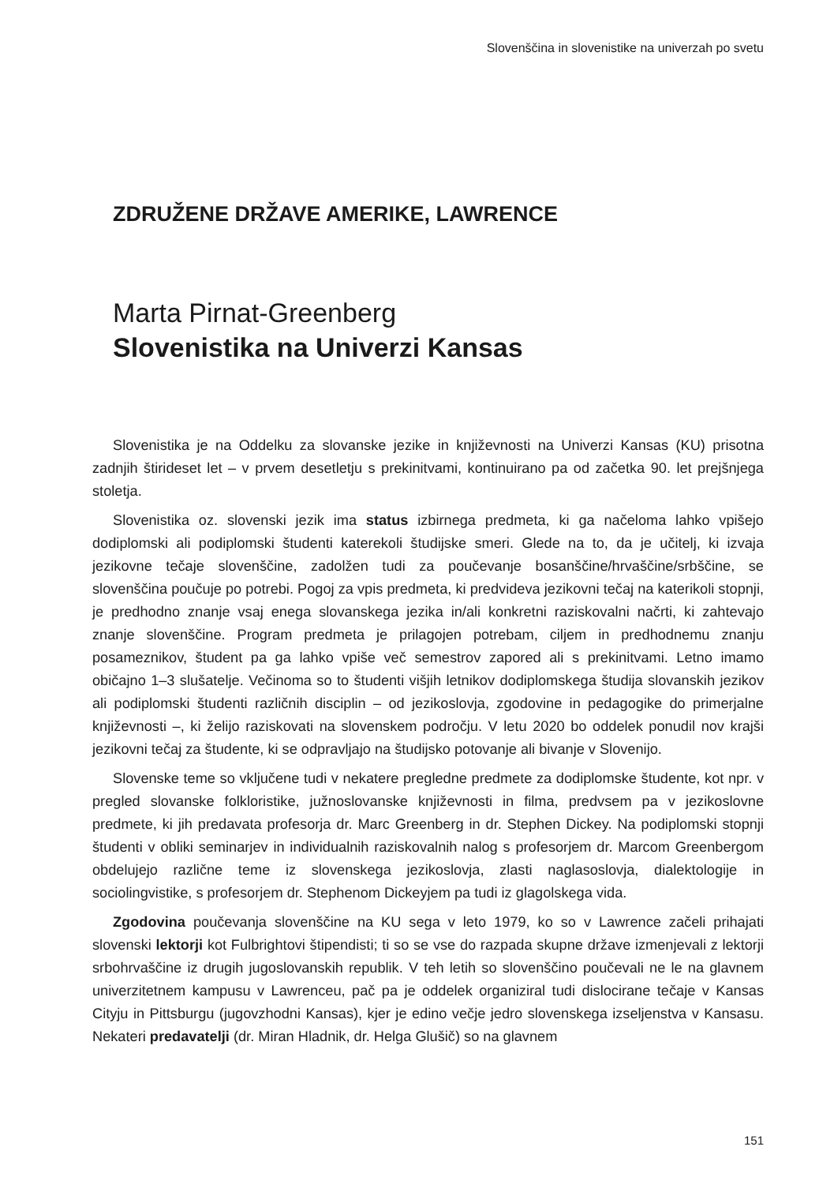Slovenščina in slovenistike na univerzah po svetu
ZDRUŽENE DRŽAVE AMERIKE, LAWRENCE
Marta Pirnat-Greenberg
Slovenistika na Univerzi Kansas
Slovenistika je na Oddelku za slovanske jezike in književnosti na Univerzi Kansas (KU) prisotna zadnjih štirideset let – v prvem desetletju s prekinitvami, kontinuirano pa od začetka 90. let prejšnjega stoletja.
Slovenistika oz. slovenski jezik ima status izbirnega predmeta, ki ga načeloma lahko vpišejo dodiplomski ali podiplomski študenti katerekoli študijske smeri. Glede na to, da je učitelj, ki izvaja jezikovne tečaje slovenščine, zadolžen tudi za poučevanje bosanščine/hrvaščine/srbščine, se slovenščina poučuje po potrebi. Pogoj za vpis predmeta, ki predvideva jezikovni tečaj na katerikoli stopnji, je predhodno znanje vsaj enega slovanskega jezika in/ali konkretni raziskovalni načrti, ki zahtevajo znanje slovenščine. Program predmeta je prilagojen potrebam, ciljem in predhodnemu znanju posameznikov, študent pa ga lahko vpiše več semestrov zapored ali s prekinitvami. Letno imamo običajno 1–3 slušatelje. Večinoma so to študenti višjih letnikov dodiplomskega študija slovanskih jezikov ali podiplomski študenti različnih disciplin – od jezikoslovja, zgodovine in pedagogike do primerjalne književnosti –, ki želijo raziskovati na slovenskem področju. V letu 2020 bo oddelek ponudil nov krajši jezikovni tečaj za študente, ki se odpravljajo na študijsko potovanje ali bivanje v Slovenijo.
Slovenske teme so vključene tudi v nekatere pregledne predmete za dodiplomske študente, kot npr. v pregled slovanske folkloristike, južnoslovanske književnosti in filma, predvsem pa v jezikoslovne predmete, ki jih predavata profesorja dr. Marc Greenberg in dr. Stephen Dickey. Na podiplomski stopnji študenti v obliki seminarjev in individualnih raziskovalnih nalog s profesorjem dr. Marcom Greenbergom obdelujejo različne teme iz slovenskega jezikoslovja, zlasti naglasoslovja, dialektologije in sociolingvistike, s profesorjem dr. Stephenom Dickeyjem pa tudi iz glagolskega vida.
Zgodovina poučevanja slovenščine na KU sega v leto 1979, ko so v Lawrence začeli prihajati slovenski lektorji kot Fulbrightovi štipendisti; ti so se vse do razpada skupne države izmenjevali z lektorji srbohrvaščine iz drugih jugoslovanskih republik. V teh letih so slovenščino poučevali ne le na glavnem univerzitetnem kampusu v Lawrenceu, pač pa je oddelek organiziral tudi dislocirane tečaje v Kansas Cityju in Pittsburgu (jugovzhodni Kansas), kjer je edino večje jedro slovenskega izseljenstva v Kansasu. Nekateri predavatelji (dr. Miran Hladnik, dr. Helga Glušič) so na glavnem
151